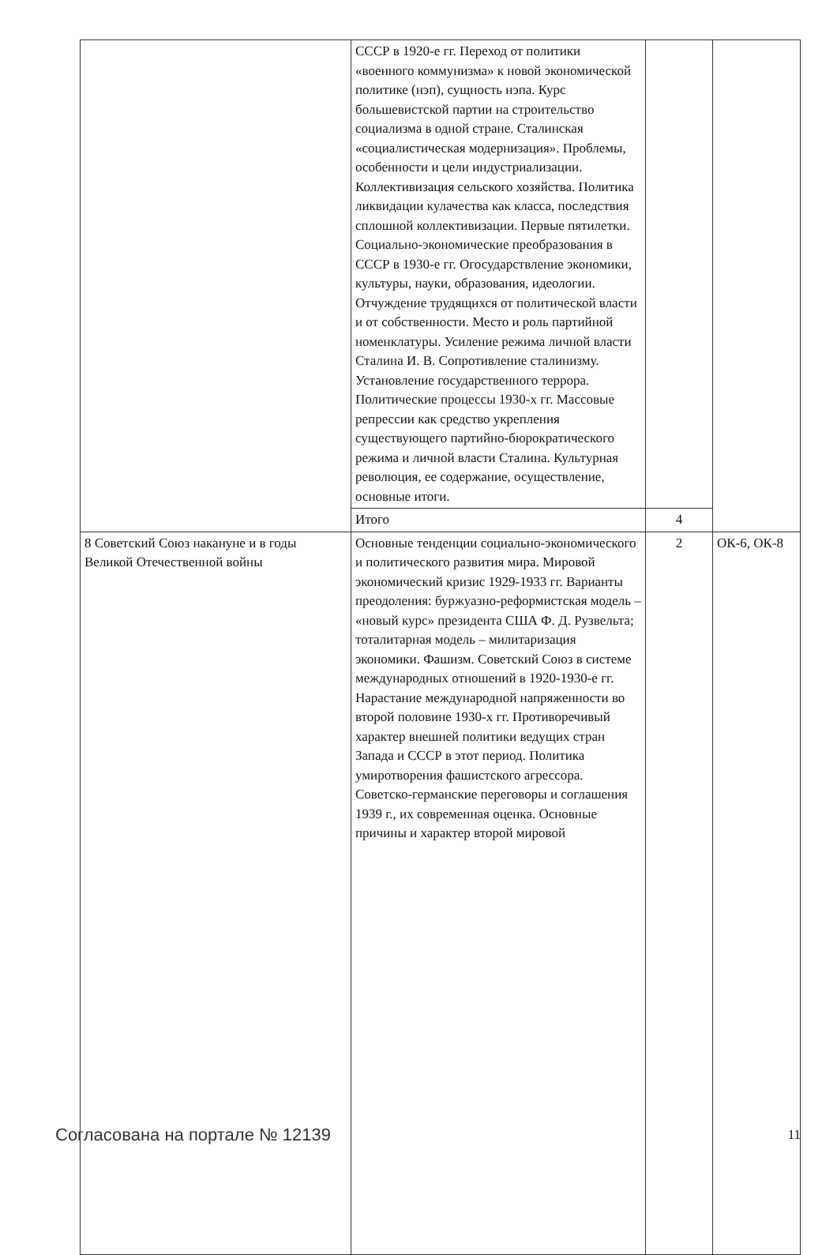| | СССР в 1920-е гг. Переход от политики «военного коммунизма» к новой экономической политике (нэп), сущность нэпа. Курс большевистской партии на строительство социализма в одной стране. Сталинская «социалистическая модернизация». Проблемы, особенности и цели индустриализации. Коллективизация сельского хозяйства. Политика ликвидации кулачества как класса, последствия сплошной коллективизации. Первые пятилетки. Социально-экономические преобразования в СССР в 1930-е гг. Огосударствление экономики, культуры, науки, образования, идеологии. Отчуждение трудящихся от политической власти и от собственности. Место и роль партийной номенклатуры. Усиление режима личной власти Сталина И. В. Сопротивление сталинизму. Установление государственного террора. Политические процессы 1930-х гг. Массовые репрессии как средство укрепления существующего партийно-бюрократического режима и личной власти Сталина. Культурная революция, ее содержание, осуществление, основные итоги. | | |
| | Итого | 4 | |
| 8 Советский Союз накануне и в годы Великой Отечественной войны | Основные тенденции социально-экономического и политического развития мира. Мировой экономический кризис 1929-1933 гг. Варианты преодоления: буржуазно-реформистская модель – «новый курс» президента США Ф. Д. Рузвельта; тоталитарная модель – милитаризация экономики. Фашизм. Советский Союз в системе международных отношений в 1920-1930-е гг. Нарастание международной напряженности во второй половине 1930-х гг. Противоречивый характер внешней политики ведущих стран Запада и СССР в этот период. Политика умиротворения фашистского агрессора. Советско-германские переговоры и соглашения 1939 г., их современная оценка. Основные причины и характер второй мировой | 2 | ОК-6, ОК-8 |
Согласована на портале № 12139 11